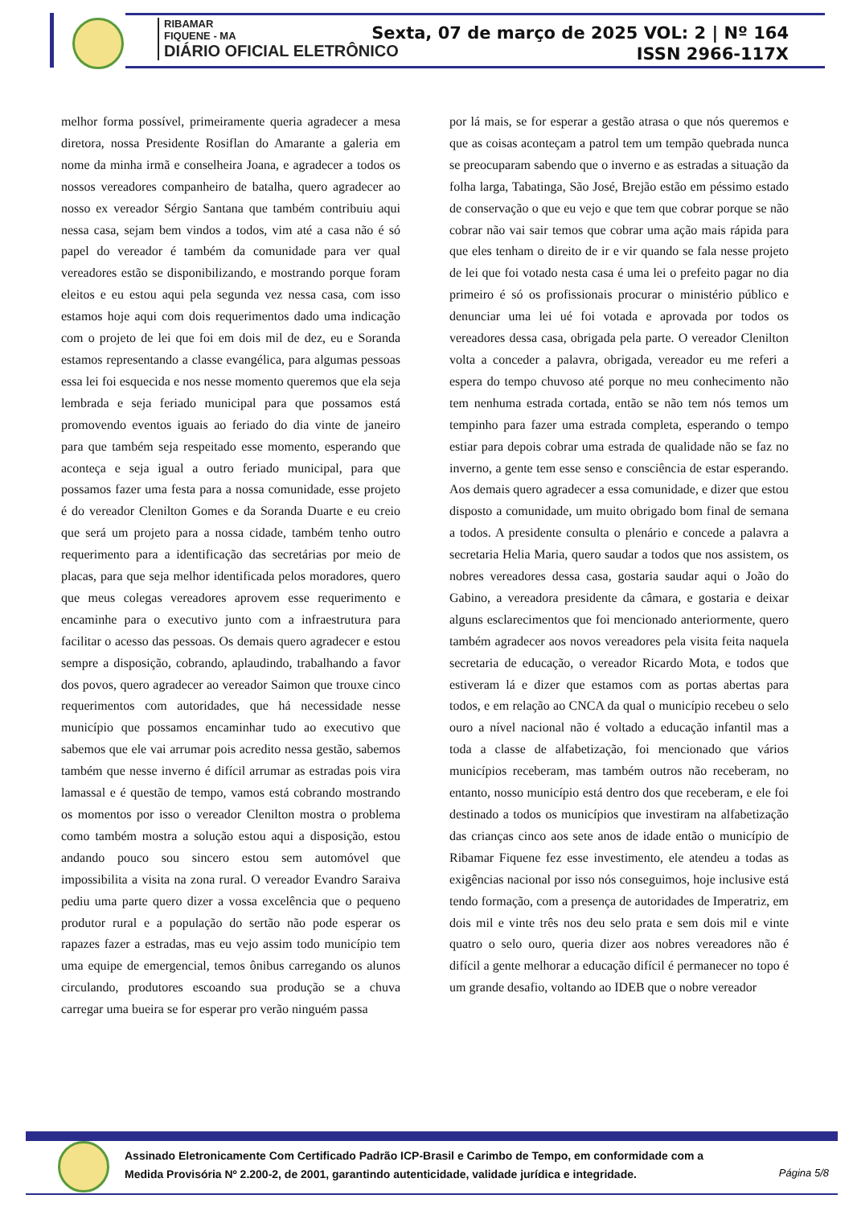RIBAMAR
FIQUENE - MA
DIÁRIO OFICIAL ELETRÔNICO
Sexta, 07 de março de 2025 VOL: 2 | Nº 164
ISSN 2966-117X
melhor forma possível, primeiramente queria agradecer a mesa diretora, nossa Presidente Rosiflan do Amarante a galeria em nome da minha irmã e conselheira Joana, e agradecer a todos os nossos vereadores companheiro de batalha, quero agradecer ao nosso ex vereador Sérgio Santana que também contribuiu aqui nessa casa, sejam bem vindos a todos, vim até a casa não é só papel do vereador é também da comunidade para ver qual vereadores estão se disponibilizando, e mostrando porque foram eleitos e eu estou aqui pela segunda vez nessa casa, com isso estamos hoje aqui com dois requerimentos dado uma indicação com o projeto de lei que foi em dois mil de dez, eu e Soranda estamos representando a classe evangélica, para algumas pessoas essa lei foi esquecida e nos nesse momento queremos que ela seja lembrada e seja feriado municipal para que possamos está promovendo eventos iguais ao feriado do dia vinte de janeiro para que também seja respeitado esse momento, esperando que aconteça e seja igual a outro feriado municipal, para que possamos fazer uma festa para a nossa comunidade, esse projeto é do vereador Clenilton Gomes e da Soranda Duarte e eu creio que será um projeto para a nossa cidade, também tenho outro requerimento para a identificação das secretárias por meio de placas, para que seja melhor identificada pelos moradores, quero que meus colegas vereadores aprovem esse requerimento e encaminhe para o executivo junto com a infraestrutura para facilitar o acesso das pessoas. Os demais quero agradecer e estou sempre a disposição, cobrando, aplaudindo, trabalhando a favor dos povos, quero agradecer ao vereador Saimon que trouxe cinco requerimentos com autoridades, que há necessidade nesse município que possamos encaminhar tudo ao executivo que sabemos que ele vai arrumar pois acredito nessa gestão, sabemos também que nesse inverno é difícil arrumar as estradas pois vira lamassal e é questão de tempo, vamos está cobrando mostrando os momentos por isso o vereador Clenilton mostra o problema como também mostra a solução estou aqui a disposição, estou andando pouco sou sincero estou sem automóvel que impossibilita a visita na zona rural. O vereador Evandro Saraiva pediu uma parte quero dizer a vossa excelência que o pequeno produtor rural e a população do sertão não pode esperar os rapazes fazer a estradas, mas eu vejo assim todo município tem uma equipe de emergencial, temos ônibus carregando os alunos circulando, produtores escoando sua produção se a chuva carregar uma bueira se for esperar pro verão ninguém passa
por lá mais, se for esperar a gestão atrasa o que nós queremos e que as coisas aconteçam a patrol tem um tempão quebrada nunca se preocuparam sabendo que o inverno e as estradas a situação da folha larga, Tabatinga, São José, Brejão estão em péssimo estado de conservação o que eu vejo e que tem que cobrar porque se não cobrar não vai sair temos que cobrar uma ação mais rápida para que eles tenham o direito de ir e vir quando se fala nesse projeto de lei que foi votado nesta casa é uma lei o prefeito pagar no dia primeiro é só os profissionais procurar o ministério público e denunciar uma lei ué foi votada e aprovada por todos os vereadores dessa casa, obrigada pela parte. O vereador Clenilton volta a conceder a palavra, obrigada, vereador eu me referi a espera do tempo chuvoso até porque no meu conhecimento não tem nenhuma estrada cortada, então se não tem nós temos um tempinho para fazer uma estrada completa, esperando o tempo estiar para depois cobrar uma estrada de qualidade não se faz no inverno, a gente tem esse senso e consciência de estar esperando. Aos demais quero agradecer a essa comunidade, e dizer que estou disposto a comunidade, um muito obrigado bom final de semana a todos. A presidente consulta o plenário e concede a palavra a secretaria Helia Maria, quero saudar a todos que nos assistem, os nobres vereadores dessa casa, gostaria saudar aqui o João do Gabino, a vereadora presidente da câmara, e gostaria e deixar alguns esclarecimentos que foi mencionado anteriormente, quero também agradecer aos novos vereadores pela visita feita naquela secretaria de educação, o vereador Ricardo Mota, e todos que estiveram lá e dizer que estamos com as portas abertas para todos, e em relação ao CNCA da qual o município recebeu o selo ouro a nível nacional não é voltado a educação infantil mas a toda a classe de alfabetização, foi mencionado que vários municípios receberam, mas também outros não receberam, no entanto, nosso município está dentro dos que receberam, e ele foi destinado a todos os municípios que investiram na alfabetização das crianças cinco aos sete anos de idade então o município de Ribamar Fiquene fez esse investimento, ele atendeu a todas as exigências nacional por isso nós conseguimos, hoje inclusive está tendo formação, com a presença de autoridades de Imperatriz, em dois mil e vinte três nos deu selo prata e sem dois mil e vinte quatro o selo ouro, queria dizer aos nobres vereadores não é difícil a gente melhorar a educação difícil é permanecer no topo é um grande desafio, voltando ao IDEB que o nobre vereador
Assinado Eletronicamente Com Certificado Padrão ICP-Brasil e Carimbo de Tempo, em conformidade com a
Medida Provisória Nº 2.200-2, de 2001, garantindo autenticidade, validade jurídica e integridade.
Página 5/8